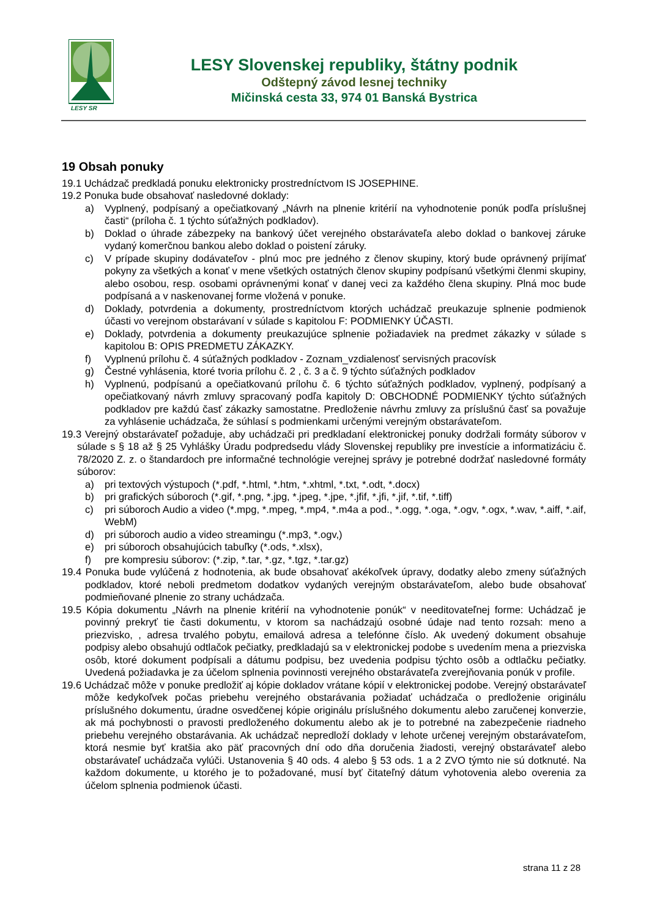LESY SR
LESY Slovenskej republiky, štátny podnik
Odštepný závod lesnej techniky
Mičinská cesta 33, 974 01 Banská Bystrica
19 Obsah ponuky
19.1 Uchádzač predkladá ponuku elektronicky prostredníctvom IS JOSEPHINE.
19.2 Ponuka bude obsahovať nasledovné doklady:
a) Vyplnený, podpísaný a opečiatkovaný „Návrh na plnenie kritérií na vyhodnotenie ponúk podľa príslušnej časti“ (príloha č. 1 týchto súťažných podkladov).
b) Doklad o úhrade zábezpeky na bankový účet verejného obstarávateľa alebo doklad o bankovej záruke vydaný komerčnou bankou alebo doklad o poistení záruky.
c) V prípade skupiny dodávateľov - plnú moc pre jedného z členov skupiny, ktorý bude oprávnený prijímať pokyny za všetkých a konať v mene všetkých ostatných členov skupiny podpísanú všetkými členmi skupiny, alebo osobou, resp. osobami oprávnenými konať v danej veci za každého člena skupiny. Plná moc bude podpísaná a v naskenovanej forme vložená v ponuke.
d) Doklady, potvrdenia a dokumenty, prostredníctvom ktorých uchádzač preukazuje splnenie podmienok účasti vo verejnom obstarávaní v súlade s kapitolou F: PODMIENKY ÚČASTI.
e) Doklady, potvrdenia a dokumenty preukazujúce splnenie požiadaviek na predmet zákazky v súlade s kapitolou B: OPIS PREDMETU ZÁKAZKY.
f) Vyplnenú prílohu č. 4 súťažných podkladov - Zoznam_vzdialenosť servisných pracovísk
g) Čestné vyhlásenia, ktoré tvoria prílohu č. 2 , č. 3 a č. 9 týchto súťažných podkladov
h) Vyplnenú, podpísanú a opečiatkovanú prílohu č. 6 týchto súťažných podkladov, vyplnený, podpísaný a opečiatkovaný návrh zmluvy spracovaný podľa kapitoly D: OBCHODNÉ PODMIENKY týchto súťažných podkladov pre každú časť zákazky samostatne. Predloženie návrhu zmluvy za príslušnú časť sa považuje za vyhlásenie uchádzača, že súhlasí s podmienkami určenými verejným obstarávateľom.
19.3 Verejný obstarávateľ požaduje, aby uchádzači pri predkladaní elektronickej ponuky dodržali formáty súborov v súlade s § 18 až § 25 Vyhlášky Úradu podpredsedu vlády Slovenskej republiky pre investície a informatizáciu č. 78/2020 Z. z. o štandardoch pre informačné technológie verejnej správy je potrebné dodržať nasledovné formáty súborov:
a) pri textových výstupoch (*.pdf, *.html, *.htm, *.xhtml, *.txt, *.odt, *.docx)
b) pri grafických súboroch (*.gif, *.png, *.jpg, *.jpeg, *.jpe, *.jfif, *.jfi, *.jif, *.tif, *.tiff)
c) pri súboroch Audio a video (*.mpg, *.mpeg, *.mp4, *.m4a a pod., *.ogg, *.oga, *.ogv, *.ogx, *.wav, *.aiff, *.aif, WebM)
d) pri súboroch audio a video streamingu (*.mp3, *.ogv,)
e) pri súboroch obsahujúcich tabuľky (*.ods, *.xlsx),
f) pre kompresiu súborov: (*.zip, *.tar, *.gz, *.tgz, *.tar.gz)
19.4 Ponuka bude vylúčená z hodnotenia, ak bude obsahovať akékoľvek úpravy, dodatky alebo zmeny súťažných podkladov, ktoré neboli predmetom dodatkov vydaných verejným obstarávateľom, alebo bude obsahovať podmieňované plnenie zo strany uchádzača.
19.5 Kópia dokumentu „Návrh na plnenie kritérií na vyhodnotenie ponúk“ v needitovateľnej forme: Uchádzač je povinný prekryť tie časti dokumentu, v ktorom sa nachádzajú osobné údaje nad tento rozsah: meno a priezvisko, , adresa trvalého pobytu, emailová adresa a telefónne číslo. Ak uvedený dokument obsahuje podpisy alebo obsahujú odtlačok pečiatky, predkladajú sa v elektronickej podobe s uvedením mena a priezviska osôb, ktoré dokument podpísali a dátumu podpisu, bez uvedenia podpisu týchto osôb a odtlačku pečiatky. Uvedená požiadavka je za účelom splnenia povinnosti verejného obstarávateľa zverejňovania ponúk v profile.
19.6 Uchádzač môže v ponuke predložiť aj kópie dokladov vrátane kópií v elektronickej podobe. Verejný obstarávateľ môže kedykoľvek počas priebehu verejného obstarávania požiadať uchádzača o predloženie originálu príslušného dokumentu, úradne osvedčenej kópie originálu príslušného dokumentu alebo zaručenej konverzie, ak má pochybnosti o pravosti predloženého dokumentu alebo ak je to potrebné na zabezpečenie riadneho priebehu verejného obstarávania. Ak uchádzač nepredloží doklady v lehote určenej verejným obstarávateľom, ktorá nesmie byť kratšia ako päť pracovných dní odo dňa doručenia žiadosti, verejný obstarávateľ alebo obstarávateľ uchádzača vylúči. Ustanovenia § 40 ods. 4 alebo § 53 ods. 1 a 2 ZVO týmto nie sú dotknuté. Na každom dokumente, u ktorého je to požadované, musí byť čitateľný dátum vyhotovenia alebo overenia za účelom splnenia podmienok účasti.
strana 11 z 28